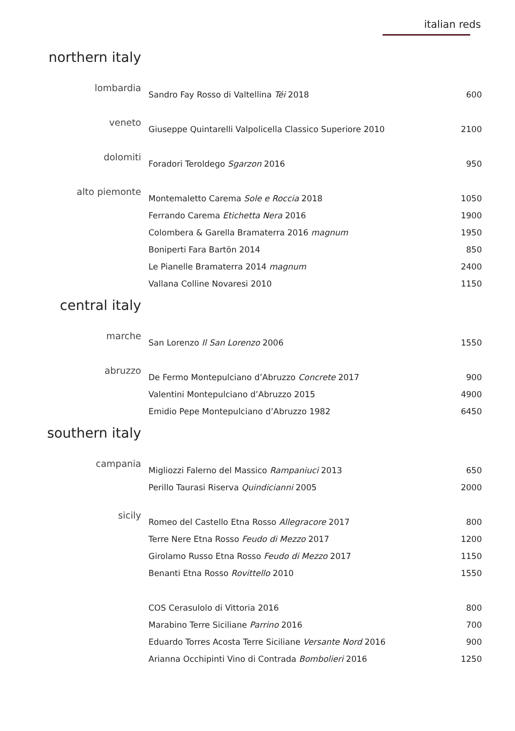italian reds
northern italy
| lombardia | Sandro Fay Rosso di Valtellina Téi 2018 | 600 |
| veneto | Giuseppe Quintarelli Valpolicella Classico Superiore 2010 | 2100 |
| dolomiti | Foradori Teroldego Sgarzon 2016 | 950 |
| alto piemonte | Montemaletto Carema Sole e Roccia 2018 | 1050 |
| | Ferrando Carema Etichetta Nera 2016 | 1900 |
| | Colombera & Garella Bramaterra 2016 magnum | 1950 |
| | Boniperti Fara Bartön 2014 | 850 |
| | Le Pianelle Bramaterra 2014 magnum | 2400 |
| | Vallana Colline Novaresi 2010 | 1150 |
central italy
| marche | San Lorenzo Il San Lorenzo 2006 | 1550 |
| abruzzo | De Fermo Montepulciano d’Abruzzo Concrete 2017 | 900 |
| | Valentini Montepulciano d’Abruzzo 2015 | 4900 |
| | Emidio Pepe Montepulciano d’Abruzzo 1982 | 6450 |
southern italy
| campania | Migliozzi Falerno del Massico Rampaniuci 2013 | 650 |
| | Perillo Taurasi Riserva Quindicianni 2005 | 2000 |
| sicily | Romeo del Castello Etna Rosso Allegracore 2017 | 800 |
| | Terre Nere Etna Rosso Feudo di Mezzo 2017 | 1200 |
| | Girolamo Russo Etna Rosso Feudo di Mezzo 2017 | 1150 |
| | Benanti Etna Rosso Rovittello 2010 | 1550 |
| | COS Cerasulolo di Vittoria 2016 | 800 |
| | Marabino Terre Siciliane Parrino 2016 | 700 |
| | Eduardo Torres Acosta Terre Siciliane Versante Nord 2016 | 900 |
| | Arianna Occhipinti Vino di Contrada Bombolieri 2016 | 1250 |